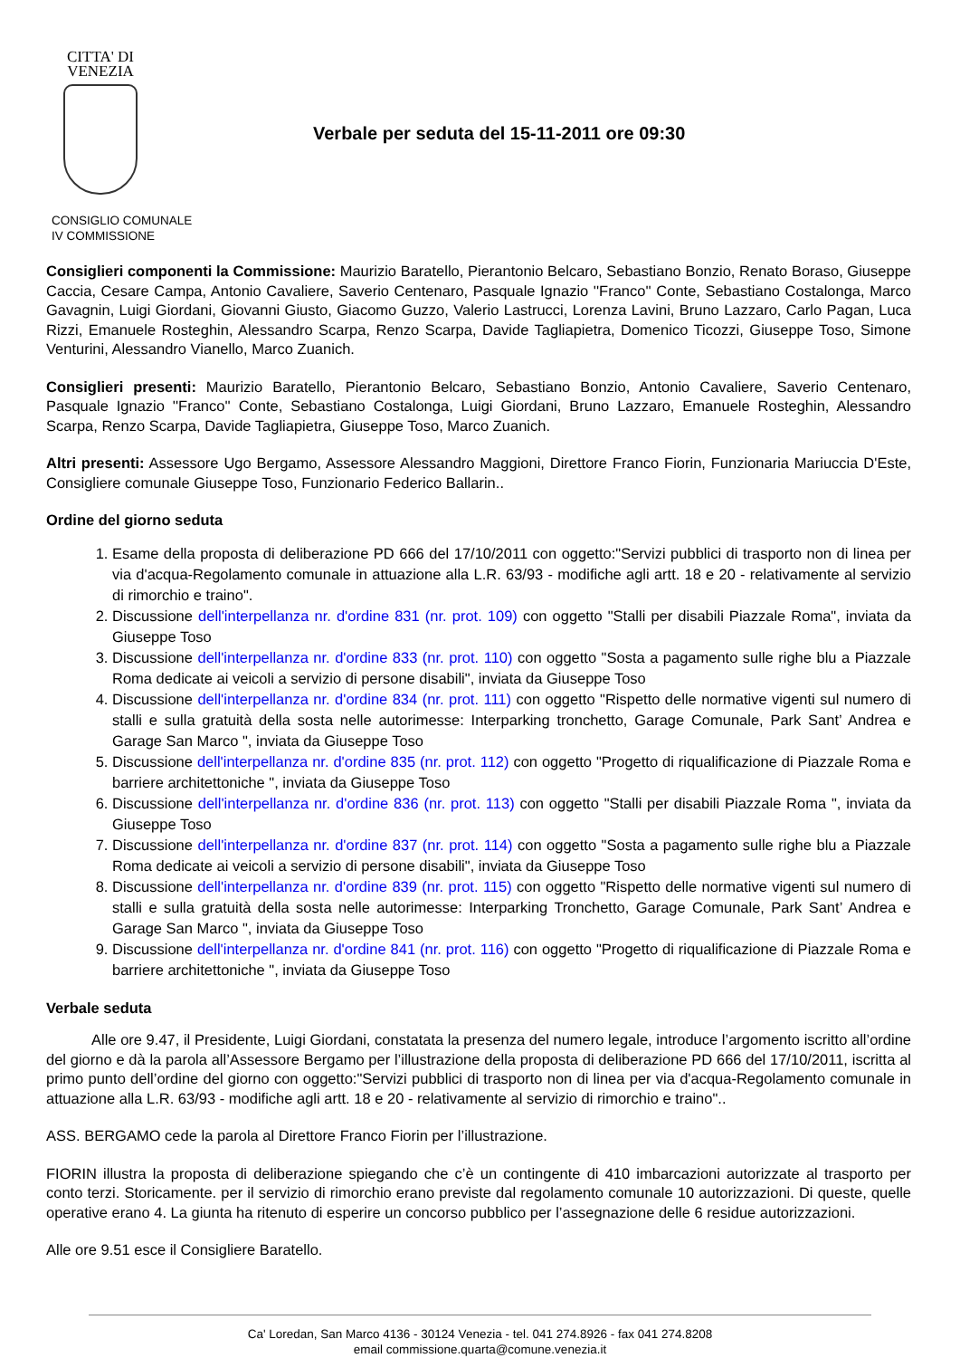CITTA' DI
VENEZIA
Verbale per seduta del 15-11-2011 ore 09:30
CONSIGLIO COMUNALE
IV COMMISSIONE
Consiglieri componenti la Commissione: Maurizio Baratello, Pierantonio Belcaro, Sebastiano Bonzio, Renato Boraso, Giuseppe Caccia, Cesare Campa, Antonio Cavaliere, Saverio Centenaro, Pasquale Ignazio ''Franco'' Conte, Sebastiano Costalonga, Marco Gavagnin, Luigi Giordani, Giovanni Giusto, Giacomo Guzzo, Valerio Lastrucci, Lorenza Lavini, Bruno Lazzaro, Carlo Pagan, Luca Rizzi, Emanuele Rosteghin, Alessandro Scarpa, Renzo Scarpa, Davide Tagliapietra, Domenico Ticozzi, Giuseppe Toso, Simone Venturini, Alessandro Vianello, Marco Zuanich.
Consiglieri presenti: Maurizio Baratello, Pierantonio Belcaro, Sebastiano Bonzio, Antonio Cavaliere, Saverio Centenaro, Pasquale Ignazio ''Franco'' Conte, Sebastiano Costalonga, Luigi Giordani, Bruno Lazzaro, Emanuele Rosteghin, Alessandro Scarpa, Renzo Scarpa, Davide Tagliapietra, Giuseppe Toso, Marco Zuanich.
Altri presenti: Assessore Ugo Bergamo, Assessore Alessandro Maggioni, Direttore Franco Fiorin, Funzionaria Mariuccia D'Este, Consigliere comunale Giuseppe Toso, Funzionario Federico Ballarin..
Ordine del giorno seduta
1. Esame della proposta di deliberazione PD 666 del 17/10/2011 con oggetto:"Servizi pubblici di trasporto non di linea per via d'acqua-Regolamento comunale in attuazione alla L.R. 63/93 - modifiche agli artt. 18 e 20 - relativamente al servizio di rimorchio e traino".
2. Discussione dell'interpellanza nr. d'ordine 831 (nr. prot. 109) con oggetto "Stalli per disabili Piazzale Roma", inviata da Giuseppe Toso
3. Discussione dell'interpellanza nr. d'ordine 833 (nr. prot. 110) con oggetto "Sosta a pagamento sulle righe blu a Piazzale Roma dedicate ai veicoli a servizio di persone disabili", inviata da Giuseppe Toso
4. Discussione dell'interpellanza nr. d'ordine 834 (nr. prot. 111) con oggetto "Rispetto delle normative vigenti sul numero di stalli e sulla gratuità della sosta nelle autorimesse: Interparking tronchetto, Garage Comunale, Park Sant’ Andrea e Garage San Marco ", inviata da Giuseppe Toso
5. Discussione dell'interpellanza nr. d'ordine 835 (nr. prot. 112) con oggetto "Progetto di riqualificazione di Piazzale Roma e barriere architettoniche ", inviata da Giuseppe Toso
6. Discussione dell'interpellanza nr. d'ordine 836 (nr. prot. 113) con oggetto "Stalli per disabili Piazzale Roma ", inviata da Giuseppe Toso
7. Discussione dell'interpellanza nr. d'ordine 837 (nr. prot. 114) con oggetto "Sosta a pagamento sulle righe blu a Piazzale Roma dedicate ai veicoli a servizio di persone disabili", inviata da Giuseppe Toso
8. Discussione dell'interpellanza nr. d'ordine 839 (nr. prot. 115) con oggetto "Rispetto delle normative vigenti sul numero di stalli e sulla gratuità della sosta nelle autorimesse: Interparking Tronchetto, Garage Comunale, Park Sant’ Andrea e Garage San Marco ", inviata da Giuseppe Toso
9. Discussione dell'interpellanza nr. d'ordine 841 (nr. prot. 116) con oggetto "Progetto di riqualificazione di Piazzale Roma e barriere architettoniche ", inviata da Giuseppe Toso
Verbale seduta
Alle ore 9.47, il Presidente, Luigi Giordani, constatata la presenza del numero legale, introduce l’argomento iscritto all’ordine del giorno e dà la parola all’Assessore Bergamo per l’illustrazione della proposta di deliberazione PD 666 del 17/10/2011, iscritta al primo punto dell’ordine del giorno con oggetto:"Servizi pubblici di trasporto non di linea per via d'acqua-Regolamento comunale in attuazione alla L.R. 63/93 - modifiche agli artt. 18 e 20 - relativamente al servizio di rimorchio e traino"..
ASS. BERGAMO cede la parola al Direttore Franco Fiorin per l’illustrazione.
FIORIN illustra la proposta di deliberazione spiegando che c’è un contingente di 410 imbarcazioni autorizzate al trasporto per conto terzi. Storicamente. per il servizio di rimorchio erano previste dal regolamento comunale 10 autorizzazioni. Di queste, quelle operative erano 4. La giunta ha ritenuto di esperire un concorso pubblico per l’assegnazione delle 6 residue autorizzazioni.
Alle ore 9.51 esce il Consigliere Baratello.
Ca' Loredan, San Marco 4136 - 30124 Venezia - tel. 041 274.8926 - fax 041 274.8208
email commissione.quarta@comune.venezia.it